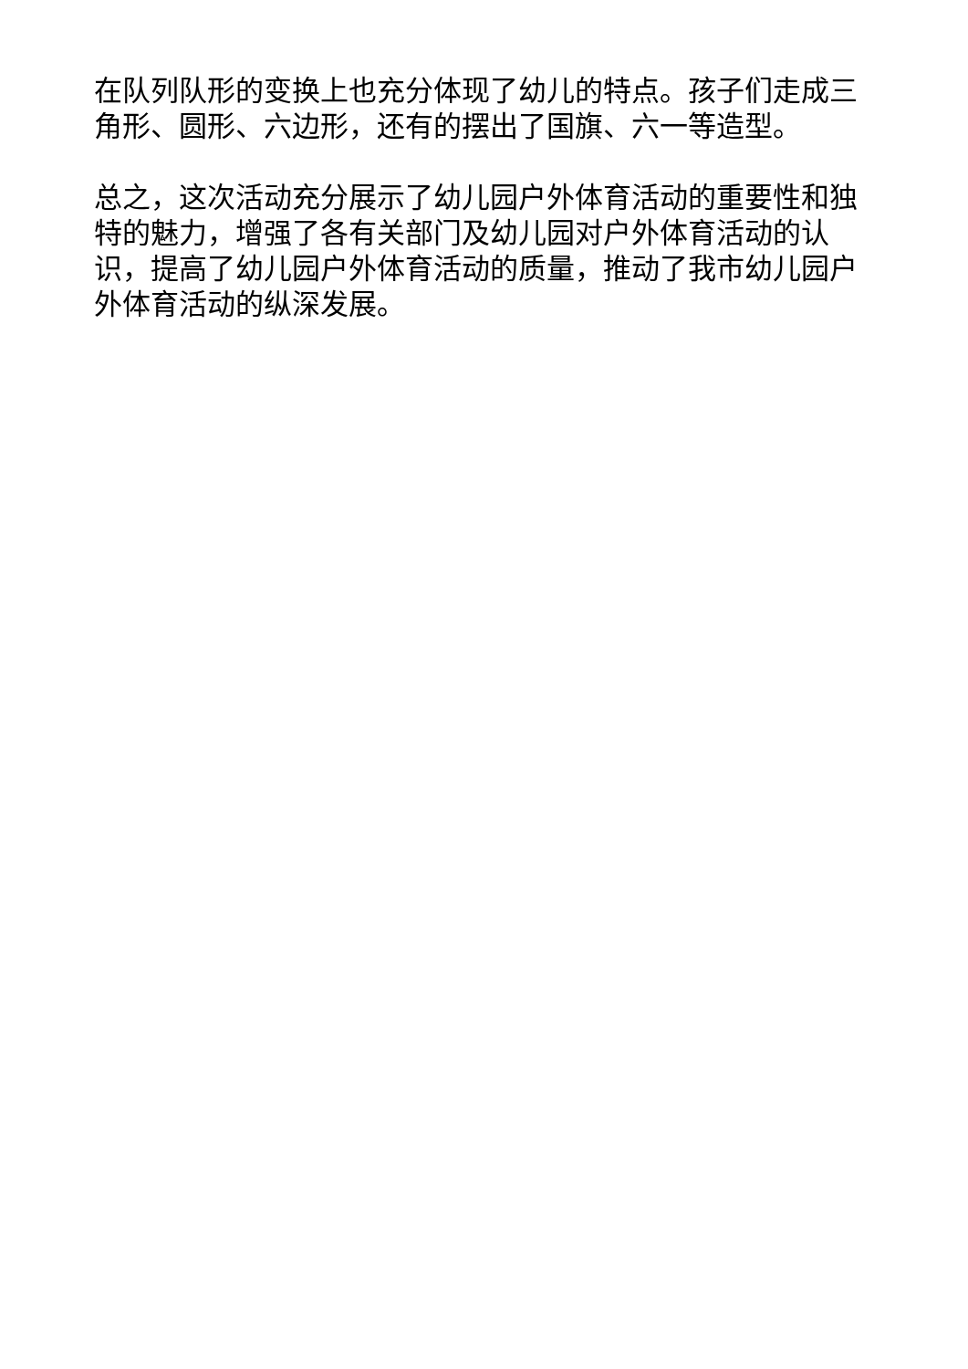在队列队形的变换上也充分体现了幼儿的特点。孩子们走成三角形、圆形、六边形，还有的摆出了国旗、六一等造型。
总之，这次活动充分展示了幼儿园户外体育活动的重要性和独特的魅力，增强了各有关部门及幼儿园对户外体育活动的认识，提高了幼儿园户外体育活动的质量，推动了我市幼儿园户外体育活动的纵深发展。